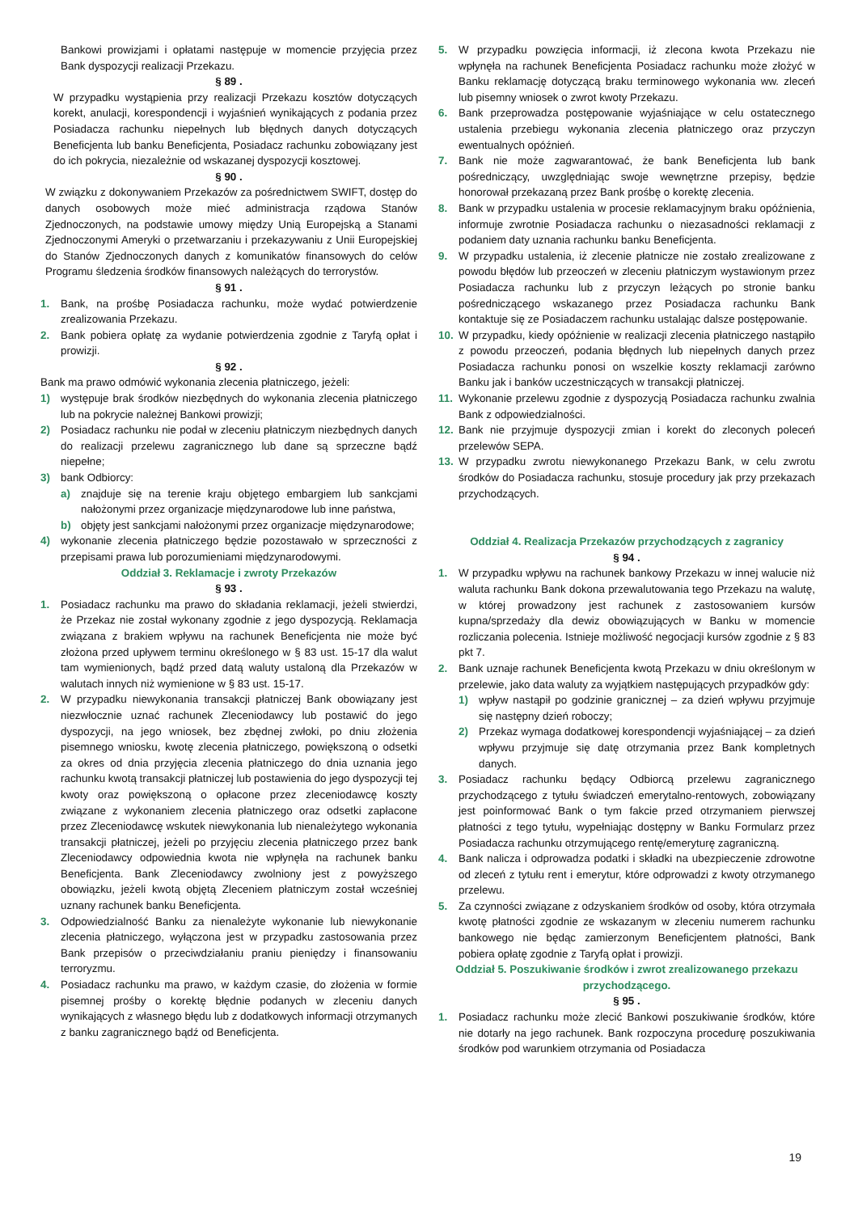Bankowi prowizjami i opłatami następuje w momencie przyjęcia przez Bank dyspozycji realizacji Przekazu.
§ 89 .
W przypadku wystąpienia przy realizacji Przekazu kosztów dotyczących korekt, anulacji, korespondencji i wyjaśnień wynikających z podania przez Posiadacza rachunku niepełnych lub błędnych danych dotyczących Beneficjenta lub banku Beneficjenta, Posiadacz rachunku zobowiązany jest do ich pokrycia, niezależnie od wskazanej dyspozycji kosztowej.
§ 90 .
W związku z dokonywaniem Przekazów za pośrednictwem SWIFT, dostęp do danych osobowych może mieć administracja rządowa Stanów Zjednoczonych, na podstawie umowy między Unią Europejską a Stanami Zjednoczonymi Ameryki o przetwarzaniu i przekazywaniu z Unii Europejskiej do Stanów Zjednoczonych danych z komunikatów finansowych do celów Programu śledzenia środków finansowych należących do terrorystów.
§ 91 .
1. Bank, na prośbę Posiadacza rachunku, może wydać potwierdzenie zrealizowania Przekazu.
2. Bank pobiera opłatę za wydanie potwierdzenia zgodnie z Taryfą opłat i prowizji.
§ 92 .
Bank ma prawo odmówić wykonania zlecenia płatniczego, jeżeli:
1) występuje brak środków niezbędnych do wykonania zlecenia płatniczego lub na pokrycie należnej Bankowi prowizji;
2) Posiadacz rachunku nie podał w zleceniu płatniczym niezbędnych danych do realizacji przelewu zagranicznego lub dane są sprzeczne bądź niepełne;
3) bank Odbiorcy:
a) znajduje się na terenie kraju objętego embargiem lub sankcjami nałożonymi przez organizacje międzynarodowe lub inne państwa,
b) objęty jest sankcjami nałożonymi przez organizacje międzynarodowe;
4) wykonanie zlecenia płatniczego będzie pozostawało w sprzeczności z przepisami prawa lub porozumieniami międzynarodowymi.
Oddział 3. Reklamacje i zwroty Przekazów
§ 93 .
1. Posiadacz rachunku ma prawo do składania reklamacji, jeżeli stwierdzi, że Przekaz nie został wykonany zgodnie z jego dyspozycją. Reklamacja związana z brakiem wpływu na rachunek Beneficjenta nie może być złożona przed upływem terminu określonego w § 83 ust. 15-17 dla walut tam wymienionych, bądź przed datą waluty ustaloną dla Przekazów w walutach innych niż wymienione w § 83 ust. 15-17.
2. W przypadku niewykonania transakcji płatniczej Bank obowiązany jest niezwłocznie uznać rachunek Zleceniodawcy lub postawić do jego dyspozycji, na jego wniosek, bez zbędnej zwłoki, po dniu złożenia pisemnego wniosku, kwotę zlecenia płatniczego, powiększoną o odsetki za okres od dnia przyjęcia zlecenia płatniczego do dnia uznania jego rachunku kwotą transakcji płatniczej lub postawienia do jego dyspozycji tej kwoty oraz powiększoną o opłacone przez zleceniodawcę koszty związane z wykonaniem zlecenia płatniczego oraz odsetki zapłacone przez Zleceniodawcę wskutek niewykonania lub nienależytego wykonania transakcji płatniczej, jeżeli po przyjęciu zlecenia płatniczego przez bank Zleceniodawcy odpowiednia kwota nie wpłynęła na rachunek banku Beneficjenta. Bank Zleceniodawcy zwolniony jest z powyższego obowiązku, jeżeli kwotą objętą Zleceniem płatniczym został wcześniej uznany rachunek banku Beneficjenta.
3. Odpowiedzialność Banku za nienależyte wykonanie lub niewykonanie zlecenia płatniczego, wyłączona jest w przypadku zastosowania przez Bank przepisów o przeciwdziałaniu praniu pieniędzy i finansowaniu terroryzmu.
4. Posiadacz rachunku ma prawo, w każdym czasie, do złożenia w formie pisemnej prośby o korektę błędnie podanych w zleceniu danych wynikających z własnego błędu lub z dodatkowych informacji otrzymanych z banku zagranicznego bądź od Beneficjenta.
5. W przypadku powzięcia informacji, iż zlecona kwota Przekazu nie wpłynęła na rachunek Beneficjenta Posiadacz rachunku może złożyć w Banku reklamację dotyczącą braku terminowego wykonania ww. zleceń lub pisemny wniosek o zwrot kwoty Przekazu.
6. Bank przeprowadza postępowanie wyjaśniające w celu ostatecznego ustalenia przebiegu wykonania zlecenia płatniczego oraz przyczyn ewentualnych opóźnień.
7. Bank nie może zagwarantować, że bank Beneficjenta lub bank pośredniczący, uwzględniając swoje wewnętrzne przepisy, będzie honorował przekazaną przez Bank prośbę o korektę zlecenia.
8. Bank w przypadku ustalenia w procesie reklamacyjnym braku opóźnienia, informuje zwrotnie Posiadacza rachunku o niezasadności reklamacji z podaniem daty uznania rachunku banku Beneficjenta.
9. W przypadku ustalenia, iż zlecenie płatnicze nie zostało zrealizowane z powodu błędów lub przeoczeń w zleceniu płatniczym wystawionym przez Posiadacza rachunku lub z przyczyn leżących po stronie banku pośredniczącego wskazanego przez Posiadacza rachunku Bank kontaktuje się ze Posiadaczem rachunku ustalając dalsze postępowanie.
10. W przypadku, kiedy opóźnienie w realizacji zlecenia płatniczego nastąpiło z powodu przeoczeń, podania błędnych lub niepełnych danych przez Posiadacza rachunku ponosi on wszelkie koszty reklamacji zarówno Banku jak i banków uczestniczących w transakcji płatniczej.
11. Wykonanie przelewu zgodnie z dyspozycją Posiadacza rachunku zwalnia Bank z odpowiedzialności.
12. Bank nie przyjmuje dyspozycji zmian i korekt do zleconych poleceń przelewów SEPA.
13. W przypadku zwrotu niewykonanego Przekazu Bank, w celu zwrotu środków do Posiadacza rachunku, stosuje procedury jak przy przekazach przychodzących.
Oddział 4. Realizacja Przekazów przychodzących z zagranicy
§ 94 .
1. W przypadku wpływu na rachunek bankowy Przekazu w innej walucie niż waluta rachunku Bank dokona przewalutowania tego Przekazu na walutę, w której prowadzony jest rachunek z zastosowaniem kursów kupna/sprzedaży dla dewiz obowiązujących w Banku w momencie rozliczania polecenia. Istnieje możliwość negocjacji kursów zgodnie z § 83 pkt 7.
2. Bank uznaje rachunek Beneficjenta kwotą Przekazu w dniu określonym w przelewie, jako data waluty za wyjątkiem następujących przypadków gdy:
1) wpływ nastąpił po godzinie granicznej – za dzień wpływu przyjmuje się następny dzień roboczy;
2) Przekaz wymaga dodatkowej korespondencji wyjaśniającej – za dzień wpływu przyjmuje się datę otrzymania przez Bank kompletnych danych.
3. Posiadacz rachunku będący Odbiorcą przelewu zagranicznego przychodzącego z tytułu świadczeń emerytalno-rentowych, zobowiązany jest poinformować Bank o tym fakcie przed otrzymaniem pierwszej płatności z tego tytułu, wypełniając dostępny w Banku Formularz przez Posiadacza rachunku otrzymującego rentę/emeryturę zagraniczną.
4. Bank nalicza i odprowadza podatki i składki na ubezpieczenie zdrowotne od zleceń z tytułu rent i emerytur, które odprowadzi z kwoty otrzymanego przelewu.
5. Za czynności związane z odzyskaniem środków od osoby, która otrzymała kwotę płatności zgodnie ze wskazanym w zleceniu numerem rachunku bankowego nie będąc zamierzonym Beneficjentem płatności, Bank pobiera opłatę zgodnie z Taryfą opłat i prowizji.
Oddział 5. Poszukiwanie środków i zwrot zrealizowanego przekazu przychodzącego.
§ 95 .
1. Posiadacz rachunku może zlecić Bankowi poszukiwanie środków, które nie dotarły na jego rachunek. Bank rozpoczyna procedurę poszukiwania środków pod warunkiem otrzymania od Posiadacza
19